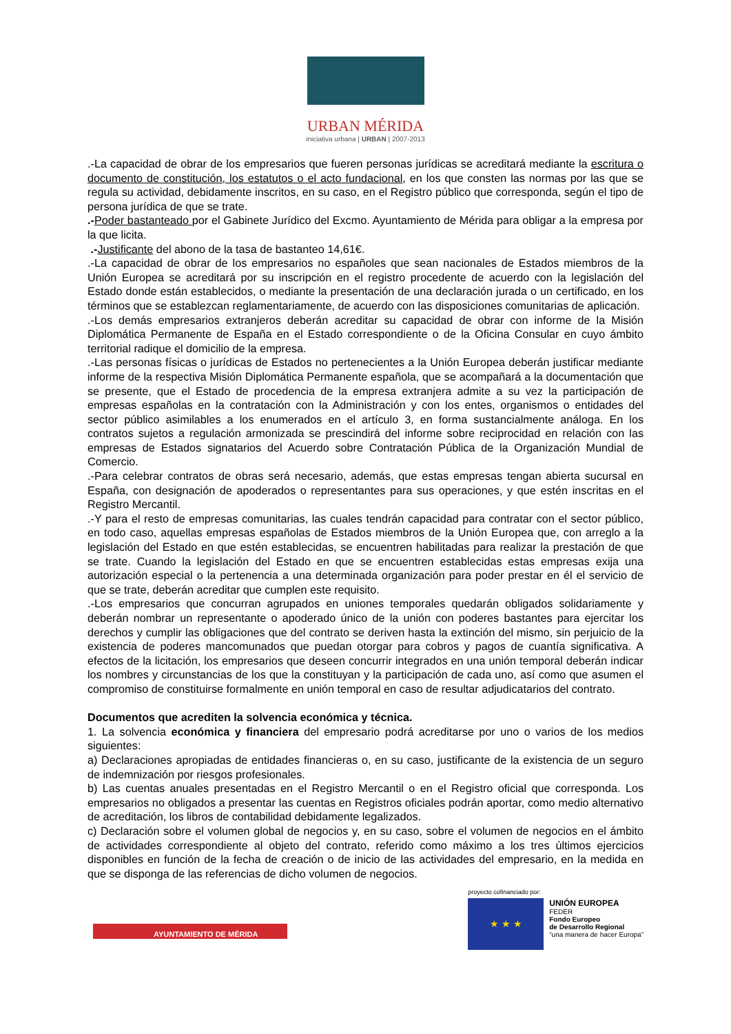URBAN MÉRIDA
iniciativa urbana | URBAN | 2007-2013
.-La capacidad de obrar de los empresarios que fueren personas jurídicas se acreditará mediante la escritura o documento de constitución, los estatutos o el acto fundacional, en los que consten las normas por las que se regula su actividad, debidamente inscritos, en su caso, en el Registro público que corresponda, según el tipo de persona jurídica de que se trate.
.-Poder bastanteado por el Gabinete Jurídico del Excmo. Ayuntamiento de Mérida para obligar a la empresa por la que licita.
.-Justificante del abono de la tasa de bastanteo 14,61€.
.-La capacidad de obrar de los empresarios no españoles que sean nacionales de Estados miembros de la Unión Europea se acreditará por su inscripción en el registro procedente de acuerdo con la legislación del Estado donde están establecidos, o mediante la presentación de una declaración jurada o un certificado, en los términos que se establezcan reglamentariamente, de acuerdo con las disposiciones comunitarias de aplicación.
.-Los demás empresarios extranjeros deberán acreditar su capacidad de obrar con informe de la Misión Diplomática Permanente de España en el Estado correspondiente o de la Oficina Consular en cuyo ámbito territorial radique el domicilio de la empresa.
.-Las personas físicas o jurídicas de Estados no pertenecientes a la Unión Europea deberán justificar mediante informe de la respectiva Misión Diplomática Permanente española, que se acompañará a la documentación que se presente, que el Estado de procedencia de la empresa extranjera admite a su vez la participación de empresas españolas en la contratación con la Administración y con los entes, organismos o entidades del sector público asimilables a los enumerados en el artículo 3, en forma sustancialmente análoga. En los contratos sujetos a regulación armonizada se prescindirá del informe sobre reciprocidad en relación con las empresas de Estados signatarios del Acuerdo sobre Contratación Pública de la Organización Mundial de Comercio.
.-Para celebrar contratos de obras será necesario, además, que estas empresas tengan abierta sucursal en España, con designación de apoderados o representantes para sus operaciones, y que estén inscritas en el Registro Mercantil.
.-Y para el resto de empresas comunitarias, las cuales tendrán capacidad para contratar con el sector público, en todo caso, aquellas empresas españolas de Estados miembros de la Unión Europea que, con arreglo a la legislación del Estado en que estén establecidas, se encuentren habilitadas para realizar la prestación de que se trate. Cuando la legislación del Estado en que se encuentren establecidas estas empresas exija una autorización especial o la pertenencia a una determinada organización para poder prestar en él el servicio de que se trate, deberán acreditar que cumplen este requisito.
.-Los empresarios que concurran agrupados en uniones temporales quedarán obligados solidariamente y deberán nombrar un representante o apoderado único de la unión con poderes bastantes para ejercitar los derechos y cumplir las obligaciones que del contrato se deriven hasta la extinción del mismo, sin perjuicio de la existencia de poderes mancomunados que puedan otorgar para cobros y pagos de cuantía significativa. A efectos de la licitación, los empresarios que deseen concurrir integrados en una unión temporal deberán indicar los nombres y circunstancias de los que la constituyan y la participación de cada uno, así como que asumen el compromiso de constituirse formalmente en unión temporal en caso de resultar adjudicatarios del contrato.
Documentos que acrediten la solvencia económica y técnica.
1. La solvencia económica y financiera del empresario podrá acreditarse por uno o varios de los medios siguientes:
a) Declaraciones apropiadas de entidades financieras o, en su caso, justificante de la existencia de un seguro de indemnización por riesgos profesionales.
b) Las cuentas anuales presentadas en el Registro Mercantil o en el Registro oficial que corresponda. Los empresarios no obligados a presentar las cuentas en Registros oficiales podrán aportar, como medio alternativo de acreditación, los libros de contabilidad debidamente legalizados.
c) Declaración sobre el volumen global de negocios y, en su caso, sobre el volumen de negocios en el ámbito de actividades correspondiente al objeto del contrato, referido como máximo a los tres últimos ejercicios disponibles en función de la fecha de creación o de inicio de las actividades del empresario, en la medida en que se disponga de las referencias de dicho volumen de negocios.
AYUNTAMIENTO DE MÉRIDA
proyecto cofinanciado por:
★ ★ ★
UNIÓN EUROPEA
FEDER
Fondo Europeo
de Desarrollo Regional
“una manera de hacer Europa”